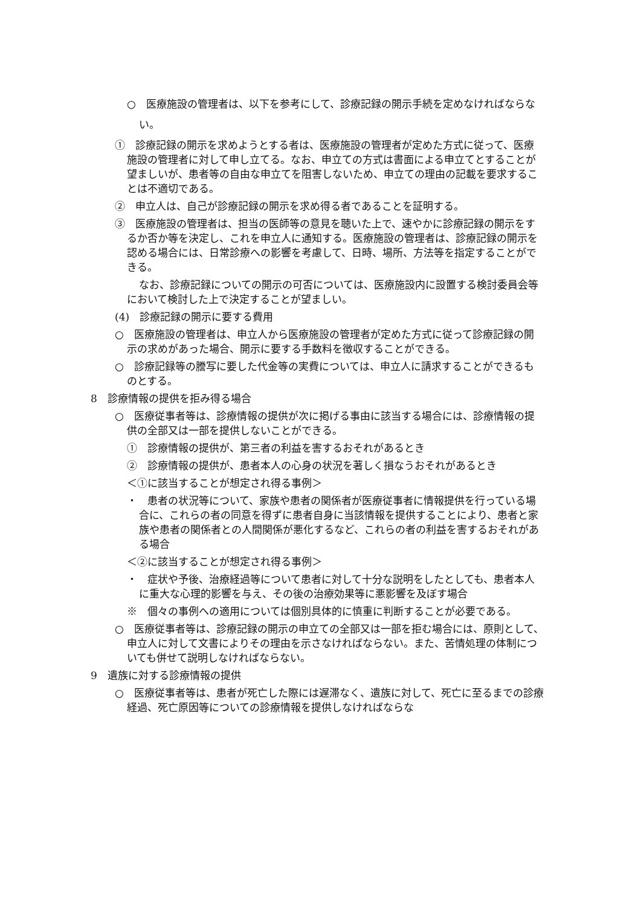○　医療施設の管理者は、以下を参考にして、診療記録の開示手続を定めなければならない。
①　診療記録の開示を求めようとする者は、医療施設の管理者が定めた方式に従って、医療施設の管理者に対して申し立てる。なお、申立ての方式は書面による申立てとすることが望ましいが、患者等の自由な申立てを阻害しないため、申立ての理由の記載を要求することは不適切である。
②　申立人は、自己が診療記録の開示を求め得る者であることを証明する。
③　医療施設の管理者は、担当の医師等の意見を聴いた上で、速やかに診療記録の開示をするか否か等を決定し、これを申立人に通知する。医療施設の管理者は、診療記録の開示を認める場合には、日常診療への影響を考慮して、日時、場所、方法等を指定することができる。
なお、診療記録についての開示の可否については、医療施設内に設置する検討委員会等において検討した上で決定することが望ましい。
(4)　診療記録の開示に要する費用
○　医療施設の管理者は、申立人から医療施設の管理者が定めた方式に従って診療記録の開示の求めがあった場合、開示に要する手数料を徴収することができる。
○　診療記録等の謄写に要した代金等の実費については、申立人に請求することができるものとする。
8　診療情報の提供を拒み得る場合
○　医療従事者等は、診療情報の提供が次に掲げる事由に該当する場合には、診療情報の提供の全部又は一部を提供しないことができる。
①　診療情報の提供が、第三者の利益を害するおそれがあるとき
②　診療情報の提供が、患者本人の心身の状況を著しく損なうおそれがあるとき
＜①に該当することが想定され得る事例＞
・　患者の状況等について、家族や患者の関係者が医療従事者に情報提供を行っている場合に、これらの者の同意を得ずに患者自身に当該情報を提供することにより、患者と家族や患者の関係者との人間関係が悪化するなど、これらの者の利益を害するおそれがある場合
＜②に該当することが想定され得る事例＞
・　症状や予後、治療経過等について患者に対して十分な説明をしたとしても、患者本人に重大な心理的影響を与え、その後の治療効果等に悪影響を及ぼす場合
※　個々の事例への適用については個別具体的に慎重に判断することが必要である。
○　医療従事者等は、診療記録の開示の申立ての全部又は一部を拒む場合には、原則として、申立人に対して文書によりその理由を示さなければならない。また、苦情処理の体制についても併せて説明しなければならない。
9　遺族に対する診療情報の提供
○　医療従事者等は、患者が死亡した際には遅滞なく、遺族に対して、死亡に至るまでの診療経過、死亡原因等についての診療情報を提供しなければならな